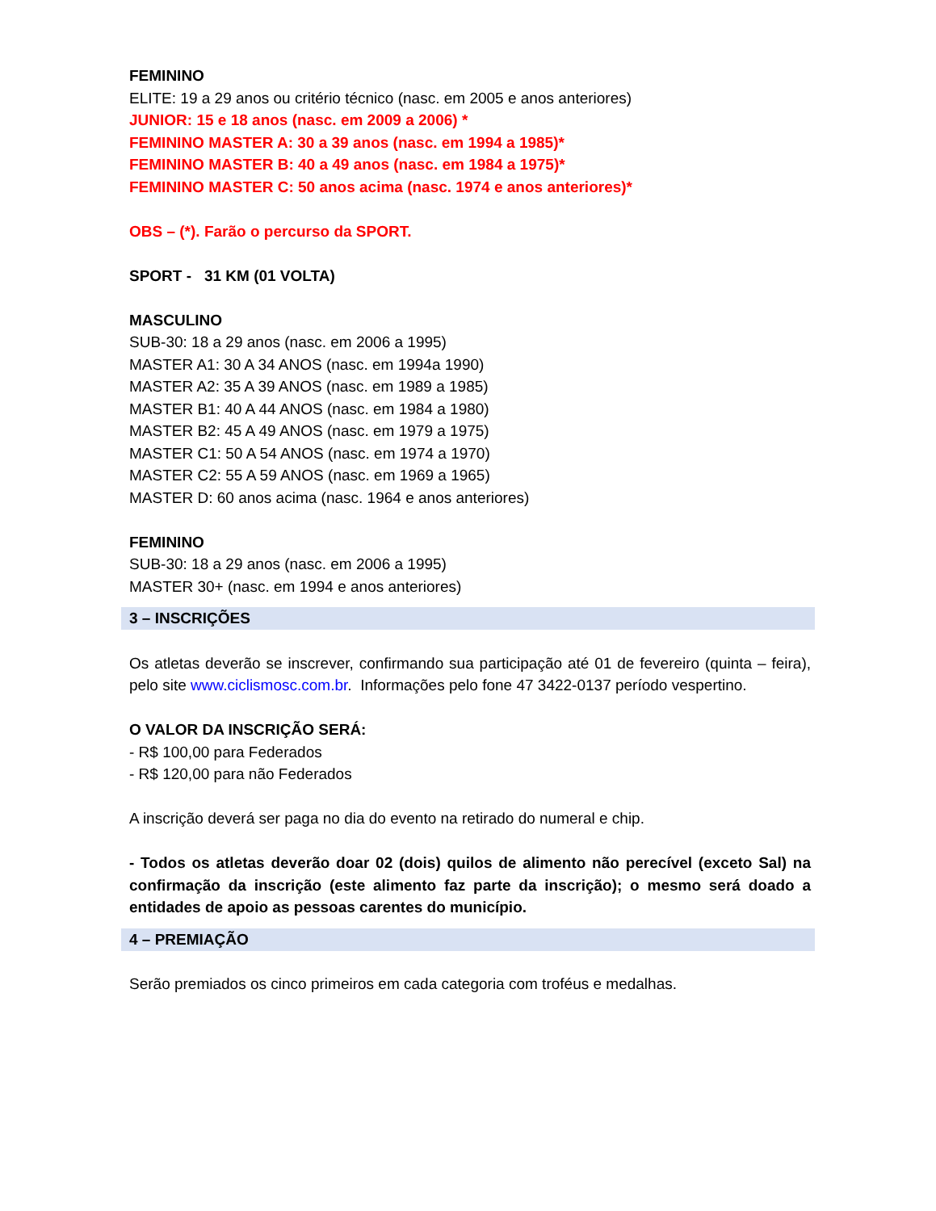FEMININO
ELITE: 19 a 29 anos ou critério técnico (nasc. em 2005 e anos anteriores)
JUNIOR: 15 e 18 anos (nasc. em 2009 a 2006) *
FEMININO MASTER A: 30 a 39 anos (nasc. em 1994 a 1985)*
FEMININO MASTER B: 40 a 49 anos (nasc. em 1984 a 1975)*
FEMININO MASTER C: 50 anos acima (nasc. 1974 e anos anteriores)*
OBS – (*). Farão o percurso da SPORT.
SPORT - 31 KM (01 VOLTA)
MASCULINO
SUB-30: 18 a 29 anos (nasc. em 2006 a 1995)
MASTER A1: 30 A 34 ANOS (nasc. em 1994a 1990)
MASTER A2: 35 A 39 ANOS (nasc. em 1989 a 1985)
MASTER B1: 40 A 44 ANOS (nasc. em 1984 a 1980)
MASTER B2: 45 A 49 ANOS (nasc. em 1979 a 1975)
MASTER C1: 50 A 54 ANOS (nasc. em 1974 a 1970)
MASTER C2: 55 A 59 ANOS (nasc. em 1969 a 1965)
MASTER D: 60 anos acima (nasc. 1964 e anos anteriores)
FEMININO
SUB-30: 18 a 29 anos (nasc. em 2006 a 1995)
MASTER 30+ (nasc. em 1994 e anos anteriores)
3 – INSCRIÇÕES
Os atletas deverão se inscrever, confirmando sua participação até 01 de fevereiro (quinta – feira), pelo site www.ciclismosc.com.br. Informações pelo fone 47 3422-0137 período vespertino.
O VALOR DA INSCRIÇÃO SERÁ:
- R$ 100,00 para Federados
- R$ 120,00 para não Federados
A inscrição deverá ser paga no dia do evento na retirado do numeral e chip.
- Todos os atletas deverão doar 02 (dois) quilos de alimento não perecível (exceto Sal) na confirmação da inscrição (este alimento faz parte da inscrição); o mesmo será doado a entidades de apoio as pessoas carentes do município.
4 – PREMIAÇÃO
Serão premiados os cinco primeiros em cada categoria com troféus e medalhas.